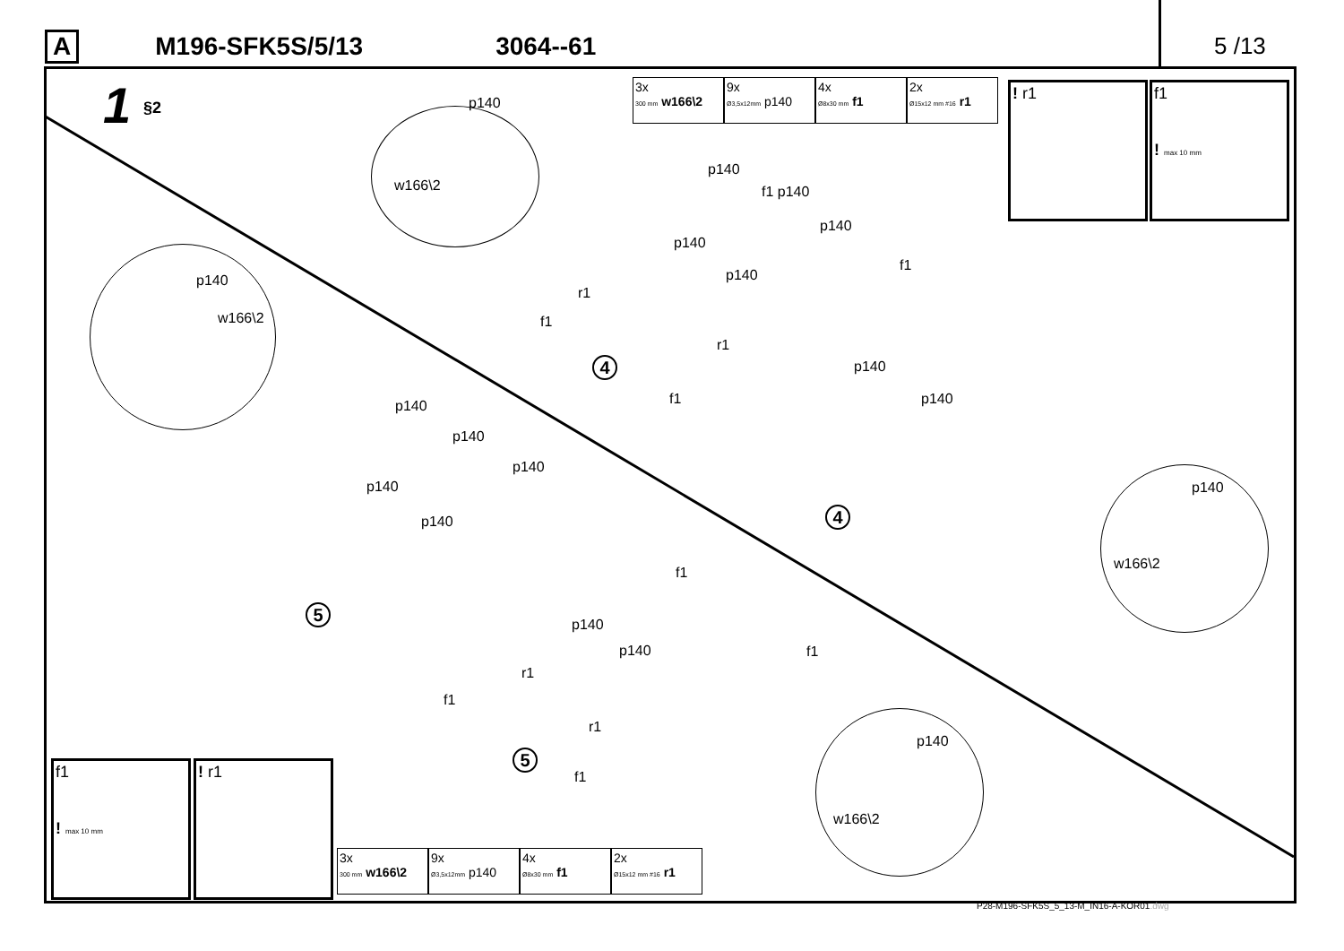A M196-SFK5S/5/13 3064--61
5 /13
1 §2
3x
300 mm w166\2
9x
Ø3,5x12mm p140
4x
Ø8x30 mm f1
2x
Ø15x12 mm #16 r1
! r1
f1
! max 10 mm
p140
w166\2
p140
w166\2
p140
w166\2
p140
w166\2
p140
f1 p140
p140
p140
f1
p140
r1
f1
r1
f1
4 p140
p140
4
p140
p140
p140
p140
p140
5
f1
p140
p140 f1
r1
f1
r1
5
f1
f1
! max 10 mm
! r1
3x
300 mm w166\2
9x
Ø3,5x12mm p140
4x
Ø8x30 mm f1
2x
Ø15x12 mm #16 r1
P28-M196-SFK5S_5_13-M_IN16-A-KOR01.dwg